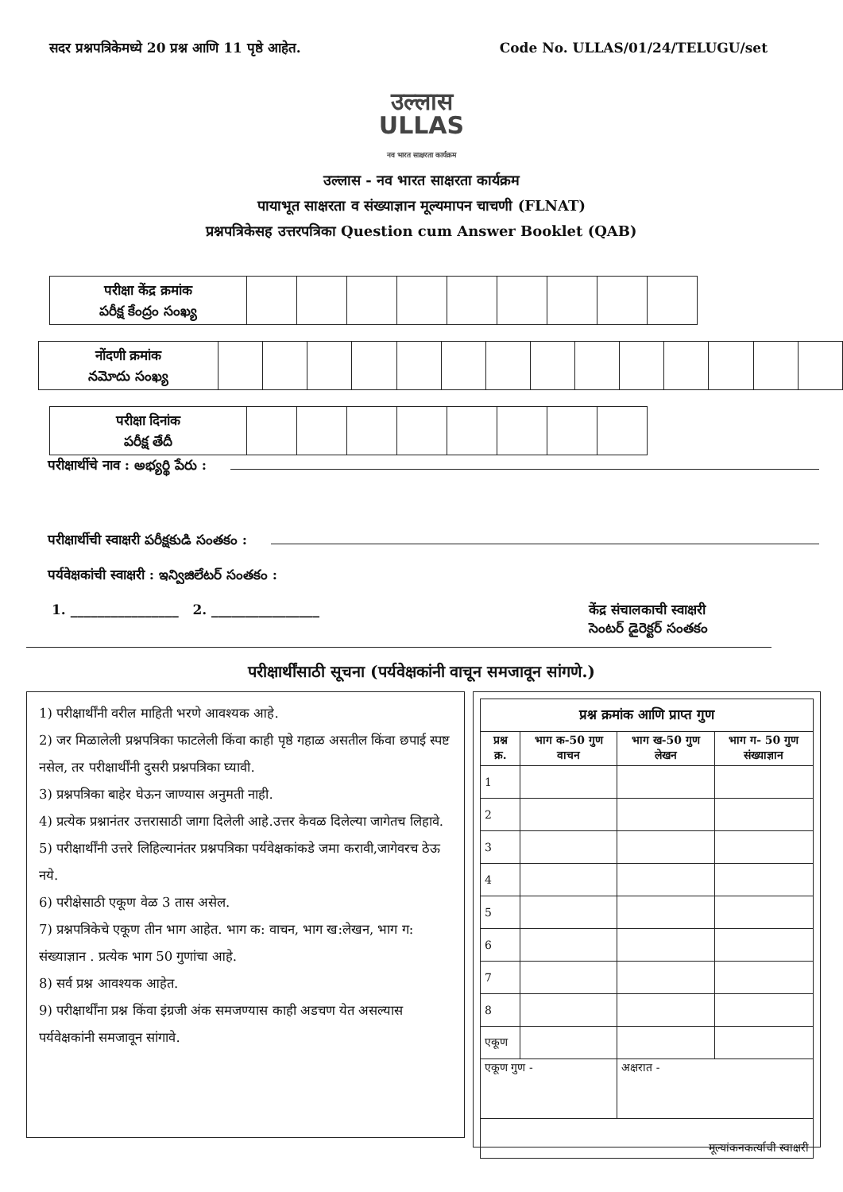सदर प्रश्नपत्रिकेमध्ये 20 प्रश्न आणि 11 पृष्ठे आहेत. Code No. ULLAS/01/24/TELUGU/set
उल्लास
ULLAS
नव भारत साक्षरता कार्यक्रम
उल्लास - नव भारत साक्षरता कार्यक्रम
पायाभूत साक्षरता व संख्याज्ञान मूल्यमापन चाचणी (FLNAT)
प्रश्नपत्रिकेसह उत्तरपत्रिका Question cum Answer Booklet (QAB)
| परीक्षा केंद्र क्रमांक పరీక్ష కేంద్రం సంఖ్య | | | | | | | | | |
| नोंदणी क्रमांक నమోదు సంఖ్య | | | | | | | | | | | | | | |
| परीक्षा दिनांक పరీక్ష తేదీ | | | | | | | | |
परीक्षार्थीचे नाव : అభ్యర్థి పేరు :
परीक्षार्थीची स्वाक्षरी పరీక్షకుడి సంతకం :
पर्यवेक्षकांची स्वाक्षरी : ఇన్విజిలేటర్ సంతకం :
1. ________________ 2. ________________ केंद्र संचालकाची स्वाक्षरी
సెంటర్ డైరెక్టర్ సంతకం
परीक्षार्थींसाठी सूचना (पर्यवेक्षकांनी वाचून समजावून सांगणे.)
1) परीक्षार्थींनी वरील माहिती भरणे आवश्यक आहे.
2) जर मिळालेली प्रश्नपत्रिका फाटलेली किंवा काही पृष्ठे गहाळ असतील किंवा छपाई स्पष्ट नसेल, तर परीक्षार्थींनी दुसरी प्रश्नपत्रिका घ्यावी.
3) प्रश्नपत्रिका बाहेर घेऊन जाण्यास अनुमती नाही.
4) प्रत्येक प्रश्नानंतर उत्तरासाठी जागा दिलेली आहे.उत्तर केवळ दिलेल्या जागेतच लिहावे.
5) परीक्षार्थींनी उत्तरे लिहिल्यानंतर प्रश्नपत्रिका पर्यवेक्षकांकडे जमा करावी,जागेवरच ठेऊ नये.
6) परीक्षेसाठी एकूण वेळ 3 तास असेल.
7) प्रश्नपत्रिकेचे एकूण तीन भाग आहेत. भाग क: वाचन, भाग ख:लेखन, भाग ग: संख्याज्ञान . प्रत्येक भाग 50 गुणांचा आहे.
8) सर्व प्रश्न आवश्यक आहेत.
9) परीक्षार्थींना प्रश्न किंवा इंग्रजी अंक समजण्यास काही अडचण येत असल्यास पर्यवेक्षकांनी समजावून सांगावे.
| प्रश्न क्रमांक आणि प्राप्त गुण | | | |
| --- | --- | --- | --- |
| प्रश्न क्र. | भाग क-50 गुण वाचन | भाग ख-50 गुण लेखन | भाग ग- 50 गुण संख्याज्ञान |
| 1 | | | |
| 2 | | | |
| 3 | | | |
| 4 | | | |
| 5 | | | |
| 6 | | | |
| 7 | | | |
| 8 | | | |
| एकूण | | | |
| एकूण गुण - | | अक्षरात - | |
| मूल्यांकनकर्त्याची स्वाक्षरी | | | |